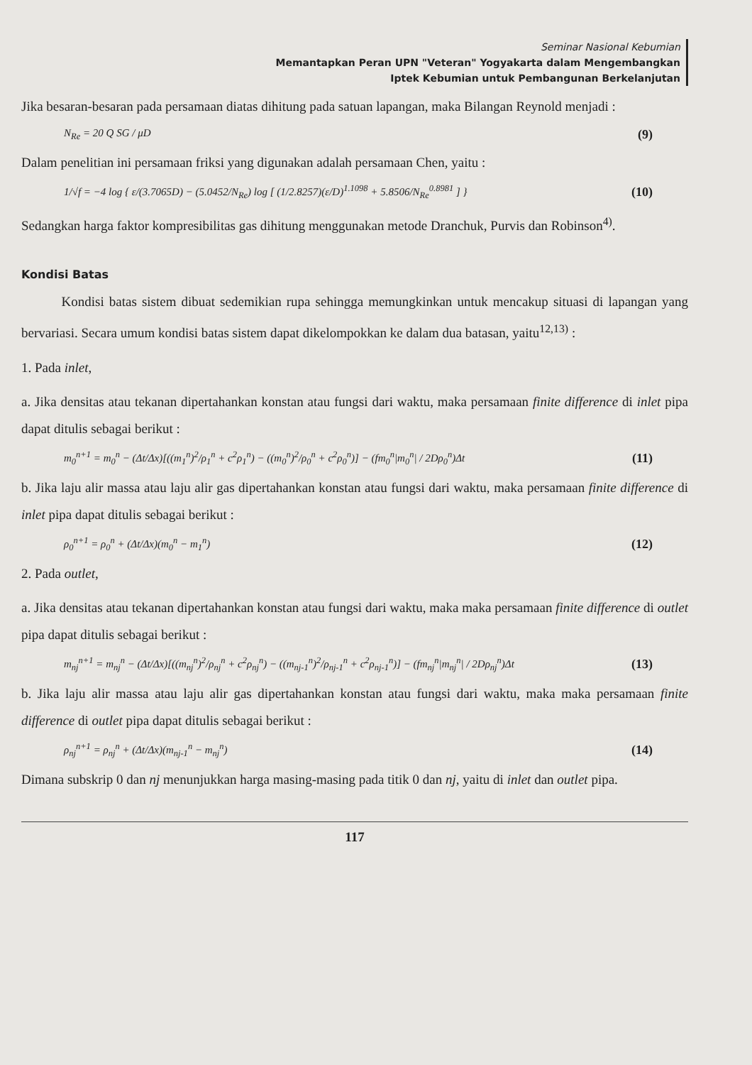Seminar Nasional Kebumian
Memantapkan Peran UPN "Veteran" Yogyakarta dalam Mengembangkan
Iptek Kebumian untuk Pembangunan Berkelanjutan
Jika besaran-besaran pada persamaan diatas dihitung pada satuan lapangan, maka Bilangan Reynold menjadi :
N<sub>Re</sub> = 20 Q SG / μD (9)
Dalam penelitian ini persamaan friksi yang digunakan adalah persamaan Chen, yaitu :
1/√f = −4 log { ε/(3.7065D) − (5.0452/N<sub>Re</sub>) log [ (1/2.8257)(ε/D)<sup>1.1098</sup> + 5.8506/N<sub>Re</sub><sup>0.8981</sup> ] } (10)
Sedangkan harga faktor kompresibilitas gas dihitung menggunakan metode Dranchuk, Purvis dan Robinson<sup>4)</sup>.
Kondisi Batas
Kondisi batas sistem dibuat sedemikian rupa sehingga memungkinkan untuk mencakup situasi di lapangan yang bervariasi. Secara umum kondisi batas sistem dapat dikelompokkan ke dalam dua batasan, yaitu<sup>12,13)</sup> :
1. Pada inlet,
a. Jika densitas atau tekanan dipertahankan konstan atau fungsi dari waktu, maka persamaan finite difference di inlet pipa dapat ditulis sebagai berikut :
m<sub>0</sub><sup>n+1</sup> = m<sub>0</sub><sup>n</sup> − (Δt/Δx)[((m<sub>1</sub><sup>n</sup>)<sup>2</sup>/ρ<sub>1</sub><sup>n</sup> + c<sup>2</sup>ρ<sub>1</sub><sup>n</sup>) − ((m<sub>0</sub><sup>n</sup>)<sup>2</sup>/ρ<sub>0</sub><sup>n</sup> + c<sup>2</sup>ρ<sub>0</sub><sup>n</sup>)] − (fm<sub>0</sub><sup>n</sup>|m<sub>0</sub><sup>n</sup>| / 2Dρ<sub>0</sub><sup>n</sup>)Δt (11)
b. Jika laju alir massa atau laju alir gas dipertahankan konstan atau fungsi dari waktu, maka persamaan finite difference di inlet pipa dapat ditulis sebagai berikut :
ρ<sub>0</sub><sup>n+1</sup> = ρ<sub>0</sub><sup>n</sup> + (Δt/Δx)(m<sub>0</sub><sup>n</sup> − m<sub>1</sub><sup>n</sup>) (12)
2. Pada outlet,
a. Jika densitas atau tekanan dipertahankan konstan atau fungsi dari waktu, maka maka persamaan finite difference di outlet pipa dapat ditulis sebagai berikut :
m<sub>nj</sub><sup>n+1</sup> = m<sub>nj</sub><sup>n</sup> − (Δt/Δx)[((m<sub>nj</sub><sup>n</sup>)<sup>2</sup>/ρ<sub>nj</sub><sup>n</sup> + c<sup>2</sup>ρ<sub>nj</sub><sup>n</sup>) − ((m<sub>nj-1</sub><sup>n</sup>)<sup>2</sup>/ρ<sub>nj-1</sub><sup>n</sup> + c<sup>2</sup>ρ<sub>nj-1</sub><sup>n</sup>)] − (fm<sub>nj</sub><sup>n</sup>|m<sub>nj</sub><sup>n</sup>| / 2Dρ<sub>nj</sub><sup>n</sup>)Δt (13)
b. Jika laju alir massa atau laju alir gas dipertahankan konstan atau fungsi dari waktu, maka maka persamaan finite difference di outlet pipa dapat ditulis sebagai berikut :
ρ<sub>nj</sub><sup>n+1</sup> = ρ<sub>nj</sub><sup>n</sup> + (Δt/Δx)(m<sub>nj-1</sub><sup>n</sup> − m<sub>nj</sub><sup>n</sup>) (14)
Dimana subskrip 0 dan nj menunjukkan harga masing-masing pada titik 0 dan nj, yaitu di inlet dan outlet pipa.
117